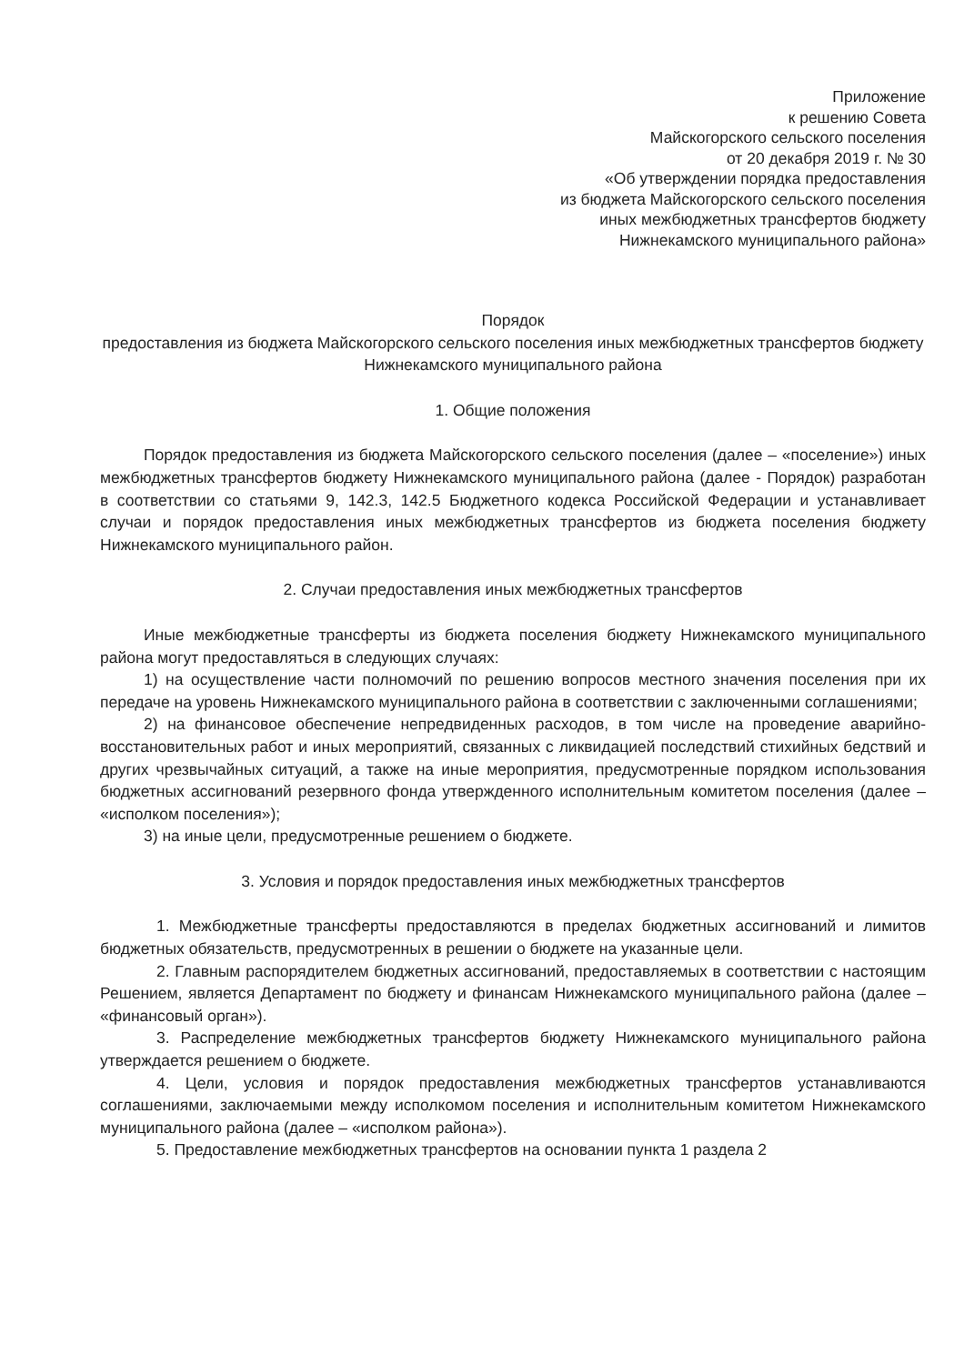Приложение
к решению Совета
Майскогорского сельского поселения
от 20 декабря 2019 г. № 30
«Об утверждении порядка предоставления
из бюджета Майскогорского сельского поселения
иных межбюджетных трансфертов бюджету
Нижнекамского муниципального района»
Порядок
предоставления из бюджета Майскогорского сельского поселения иных межбюджетных трансфертов бюджету Нижнекамского муниципального района
1. Общие положения
Порядок предоставления из бюджета Майскогорского сельского поселения (далее – «поселение») иных межбюджетных трансфертов бюджету Нижнекамского муниципального района (далее - Порядок) разработан в соответствии со статьями 9, 142.3, 142.5 Бюджетного кодекса Российской Федерации и устанавливает случаи и порядок предоставления иных межбюджетных трансфертов из бюджета поселения бюджету Нижнекамского муниципального район.
2. Случаи предоставления иных межбюджетных трансфертов
Иные межбюджетные трансферты из бюджета поселения бюджету Нижнекамского муниципального района могут предоставляться в следующих случаях:
1) на осуществление части полномочий по решению вопросов местного значения поселения при их передаче на уровень Нижнекамского муниципального района в соответствии с заключенными соглашениями;
2) на финансовое обеспечение непредвиденных расходов, в том числе на проведение аварийно-восстановительных работ и иных мероприятий, связанных с ликвидацией последствий стихийных бедствий и других чрезвычайных ситуаций, а также на иные мероприятия, предусмотренные порядком использования бюджетных ассигнований резервного фонда утвержденного исполнительным комитетом поселения (далее – «исполком поселения»);
3) на иные цели, предусмотренные решением о бюджете.
3. Условия и порядок предоставления иных межбюджетных трансфертов
1. Межбюджетные трансферты предоставляются в пределах бюджетных ассигнований и лимитов бюджетных обязательств, предусмотренных в решении о бюджете на указанные цели.
2. Главным распорядителем бюджетных ассигнований, предоставляемых в соответствии с настоящим Решением, является Департамент по бюджету и финансам Нижнекамского муниципального района (далее – «финансовый орган»).
3. Распределение межбюджетных трансфертов бюджету Нижнекамского муниципального района утверждается решением о бюджете.
4. Цели, условия и порядок предоставления межбюджетных трансфертов устанавливаются соглашениями, заключаемыми между исполкомом поселения и исполнительным комитетом Нижнекамского муниципального района (далее – «исполком района»).
5. Предоставление межбюджетных трансфертов на основании пункта 1 раздела 2